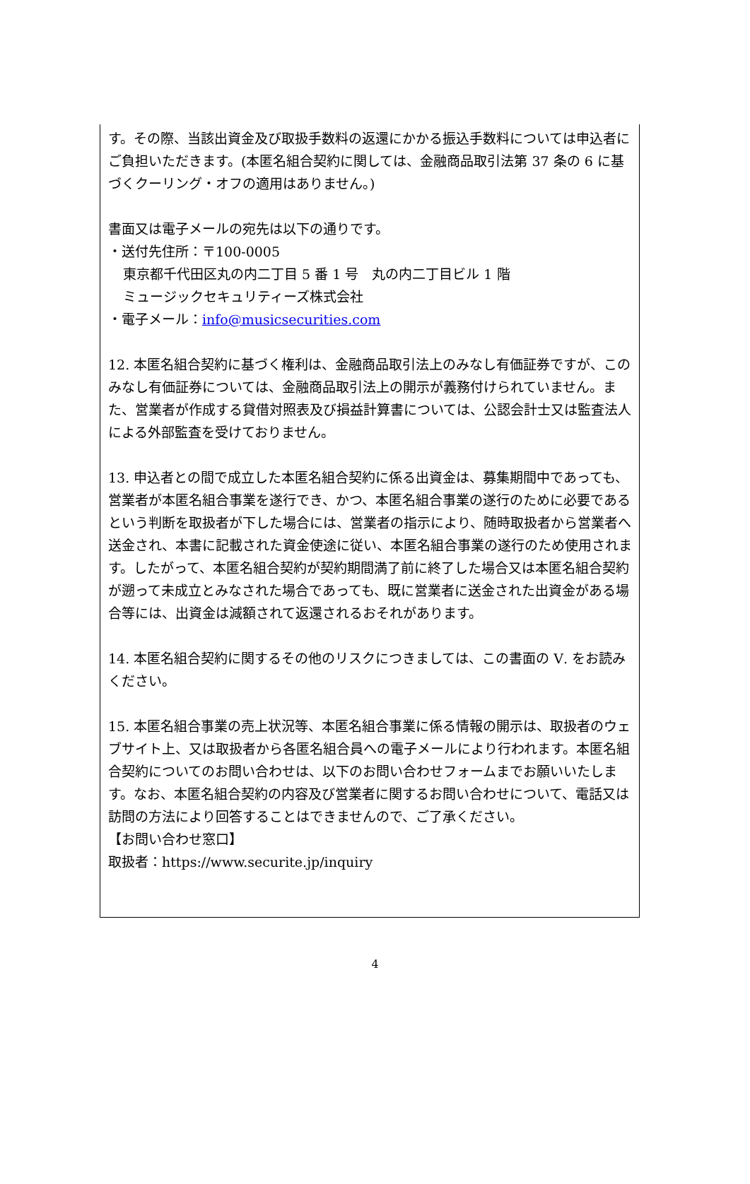す。その際、当該出資金及び取扱手数料の返還にかかる振込手数料については申込者にご負担いただきます。(本匿名組合契約に関しては、金融商品取引法第 37 条の 6 に基づくクーリング・オフの適用はありません。)
書面又は電子メールの宛先は以下の通りです。
・送付先住所：〒100-0005
東京都千代田区丸の内二丁目 5 番 1 号　丸の内二丁目ビル 1 階
ミュージックセキュリティーズ株式会社
・電子メール：info@musicsecurities.com
12. 本匿名組合契約に基づく権利は、金融商品取引法上のみなし有価証券ですが、このみなし有価証券については、金融商品取引法上の開示が義務付けられていません。また、営業者が作成する貸借対照表及び損益計算書については、公認会計士又は監査法人による外部監査を受けておりません。
13. 申込者との間で成立した本匿名組合契約に係る出資金は、募集期間中であっても、営業者が本匿名組合事業を遂行でき、かつ、本匿名組合事業の遂行のために必要であるという判断を取扱者が下した場合には、営業者の指示により、随時取扱者から営業者へ送金され、本書に記載された資金使途に従い、本匿名組合事業の遂行のため使用されます。したがって、本匿名組合契約が契約期間満了前に終了した場合又は本匿名組合契約が遡って未成立とみなされた場合であっても、既に営業者に送金された出資金がある場合等には、出資金は減額されて返還されるおそれがあります。
14. 本匿名組合契約に関するその他のリスクにつきましては、この書面の Ⅴ. をお読みください。
15. 本匿名組合事業の売上状況等、本匿名組合事業に係る情報の開示は、取扱者のウェブサイト上、又は取扱者から各匿名組合員への電子メールにより行われます。本匿名組合契約についてのお問い合わせは、以下のお問い合わせフォームまでお願いいたします。なお、本匿名組合契約の内容及び営業者に関するお問い合わせについて、電話又は訪問の方法により回答することはできませんので、ご了承ください。
【お問い合わせ窓口】
取扱者：https://www.securite.jp/inquiry
4